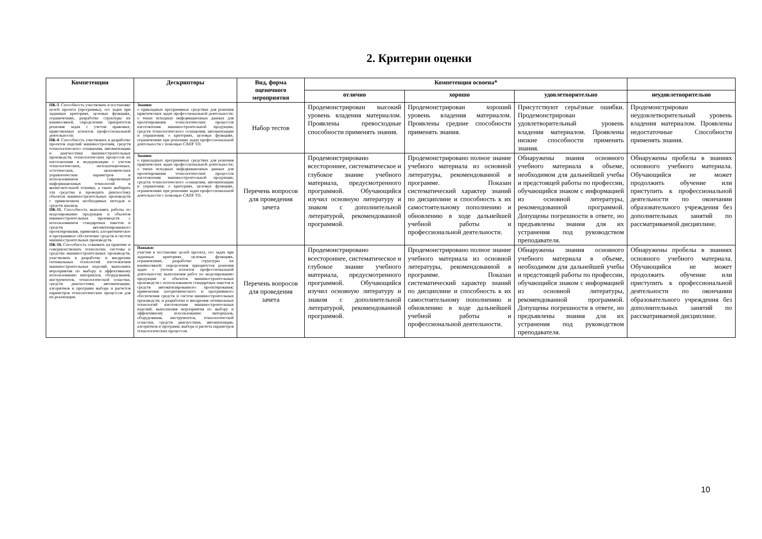2. Критерии оценки
| Компетенции | Дескрипторы | Вид, форма оценочного мероприятия | Компетенция освоена* | | | |
| --- | --- | --- | --- | --- | --- | --- |
| | | | отлично | хорошо | удовлетворительно | неудовлетворительно |
| ПК-3 . Способность участвовать в постановке целей проекта (программы), его задач при заданных критериях, целевых функциях, ограничениях, разработке структуры их взаимосвязей, определении приоритетов решения задач с учетом правовых, нравственных аспектов профессиональной деятельности. ПК-4 . Способность участвовать в разработке проектов изделий машиностроения, средств технологического оснащения, автоматизации и диагностики машиностроительных производств, технологических процессов их изготовления и модернизации с учетом технологических, эксплуатационных, эстетических, экономических управленческих параметров и использованием современных информационных технологий и вычислительной техники, а также выбирать эти средства и проводить диагностику объектов машиностроительных производств с применением необходимых методов и средств анализа. ПК-11. Способность выполнять работы по моделированию продукции и объектов машиностроительных производств с использованием стандартных пакетов и средств автоматизированного проектирования, применять алгоритмическое и программное обеспечение средств и систем машиностроительных производств. ПК-16. Способность осваивать на практике и совершенствовать технологии, системы и средства машиностроительных производств, участвовать в разработке и внедрении оптимальных технологий изготовления машиностроительных изделий, выполнять мероприятия по выбору и эффективному использованию материалов, оборудования, инструментов, технологической оснастки, средств диагностики, автоматизации, алгоритмов и программ выбора и расчетов параметров технологических процессов для их реализации. | Знания: о прикладных программных средствах для решения практических задач профессиональной деятельности; о типах исходных информационных данных для проектирования технологических процессов изготовления машиностроительной продукции, средств технологического оснащения, автоматизации и управления; о критериях, целевых функциях, ограничениях при решениях задач профессиональной деятельности с помощью САПР ТП. | Набор тестов | Продемонстрирован высокий уровень владения материалом. Проявлены превосходные способности применять знания. | Продемонстрирован хороший уровень владения материалом. Проявлены средние способности применять знания. | Присутствуют серьёзные ошибки. Продемонстрирован удовлетворительный уровень владения материалом. Проявлены низкие способности применять знания. | Продемонстрирован неудовлетворительный уровень владения материалом. Проявлены недостаточные Способности применять знания. |
| | Знания: о прикладных программных средствах для решения практических задач профессиональной деятельности; о типах исходных информационных данных для проектирования технологических процессов изготовления машиностроительной продукции, средств технологического оснащения, автоматизации и управления; о критериях, целевых функциях, ограничениях при решениях задач профессиональной деятельности с помощью САПР ТП. | Перечень вопросов для проведения зачета | Продемонстрировано всестороннее, систематическое и глубокое знание учебного материала, предусмотренного программой. Обучающийся изучил основную литературу и знаком с дополнительной литературой, рекомендованной программой. | Продемонстрировано полное знание учебного материала из основной литературы, рекомендованной в программе. Показан систематический характер знаний по дисциплине и способность к их самостоятельному пополнению и обновлению в ходе дальнейшей учебной работы и профессиональной деятельности. | Обнаружены знания основного учебного материала в объеме, необходимом для дальнейшей учебы и предстоящей работы по профессии, обучающийся знаком с информацией из основной литературы, рекомендованной программой. Допущены погрешности в ответе, но предъявлены знания для их устранения под руководством преподавателя. | Обнаружены пробелы в знаниях основного учебного материала. Обучающийся не может продолжить обучение или приступить к профессиональной деятельности по окончании образовательного учреждения без дополнительных занятий по рассматриваемой дисциплине. |
| | Навыки: участия в постановке целей проекта, его задач при заданных критериях, целевых функциях, ограничениях, разработке структуры их взаимосвязей; определения приоритетов решения задач с учетом аспектов профессиональной деятельности; выполнения работ по моделированию продукции и объектов машиностроительных производств с использованием стандартных пакетов и средств автоматизированного проектирования; применения алгоритмического и программного обеспечения средств и систем машиностроительных производств; и разработки и внедрения оптимальных технологий изготовления машиностроительных изделий; выполнения мероприятия по выбору и эффективному использованию материалов, оборудования, инструментов, технологической оснастки, средств диагностики, автоматизации, алгоритмов и программ; выбора и расчета параметров технологических процессов. | Перечень вопросов для проведения зачета | Продемонстрировано всестороннее, систематическое и глубокое знание учебного материала, предусмотренного программой. Обучающийся изучил основную литературу и знаком с дополнительной литературой, рекомендованной программой. | Продемонстрировано полное знание учебного материала из основной литературы, рекомендованной в программе. Показан систематический характер знаний по дисциплине и способность к их самостоятельному пополнению и обновлению в ходе дальнейшей учебной работы и профессиональной деятельности. | Обнаружены знания основного учебного материала в объеме, необходимом для дальнейшей учебы и предстоящей работы по профессии, обучающийся знаком с информацией из основной литературы, рекомендованной программой. Допущены погрешности в ответе, но предъявлены знания для их устранения под руководством преподавателя. | Обнаружены пробелы в знаниях основного учебного материала. Обучающийся не может продолжить обучение или приступить к профессиональной деятельности по окончании образовательного учреждения без дополнительных занятий по рассматриваемой дисциплине. |
10